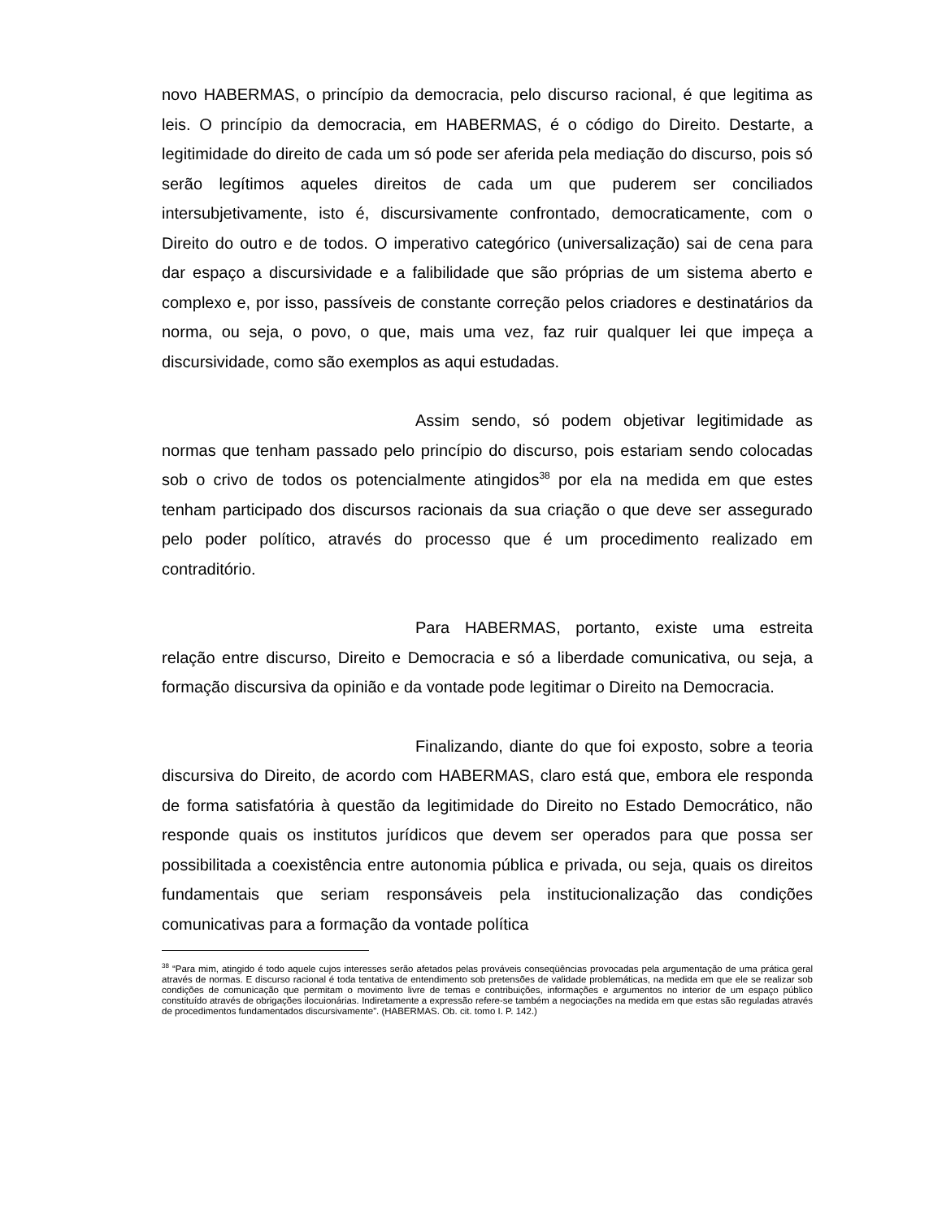novo HABERMAS, o princípio da democracia, pelo discurso racional, é que legitima as leis. O princípio da democracia, em HABERMAS, é o código do Direito. Destarte, a legitimidade do direito de cada um só pode ser aferida pela mediação do discurso, pois só serão legítimos aqueles direitos de cada um que puderem ser conciliados intersubjetivamente, isto é, discursivamente confrontado, democraticamente, com o Direito do outro e de todos. O imperativo categórico (universalização) sai de cena para dar espaço a discursividade e a falibilidade que são próprias de um sistema aberto e complexo e, por isso, passíveis de constante correção pelos criadores e destinatários da norma, ou seja, o povo, o que, mais uma vez, faz ruir qualquer lei que impeça a discursividade, como são exemplos as aqui estudadas.
Assim sendo, só podem objetivar legitimidade as normas que tenham passado pelo princípio do discurso, pois estariam sendo colocadas sob o crivo de todos os potencialmente atingidos<sup>38</sup> por ela na medida em que estes tenham participado dos discursos racionais da sua criação o que deve ser assegurado pelo poder político, através do processo que é um procedimento realizado em contraditório.
Para HABERMAS, portanto, existe uma estreita relação entre discurso, Direito e Democracia e só a liberdade comunicativa, ou seja, a formação discursiva da opinião e da vontade pode legitimar o Direito na Democracia.
Finalizando, diante do que foi exposto, sobre a teoria discursiva do Direito, de acordo com HABERMAS, claro está que, embora ele responda de forma satisfatória à questão da legitimidade do Direito no Estado Democrático, não responde quais os institutos jurídicos que devem ser operados para que possa ser possibilitada a coexistência entre autonomia pública e privada, ou seja, quais os direitos fundamentais que seriam responsáveis pela institucionalização das condições comunicativas para a formação da vontade política
<sup>38</sup> “Para mim, atingido é todo aquele cujos interesses serão afetados pelas prováveis conseqüências provocadas pela argumentação de uma prática geral através de normas. E discurso racional é toda tentativa de entendimento sob pretensões de validade problemáticas, na medida em que ele se realizar sob condições de comunicação que permitam o movimento livre de temas e contribuições, informações e argumentos no interior de um espaço público constituído através de obrigações ilocuionárias. Indiretamente a expressão refere-se também a negociações na medida em que estas são reguladas através de procedimentos fundamentados discursivamente”. (HABERMAS. Ob. cit. tomo I. P. 142.)